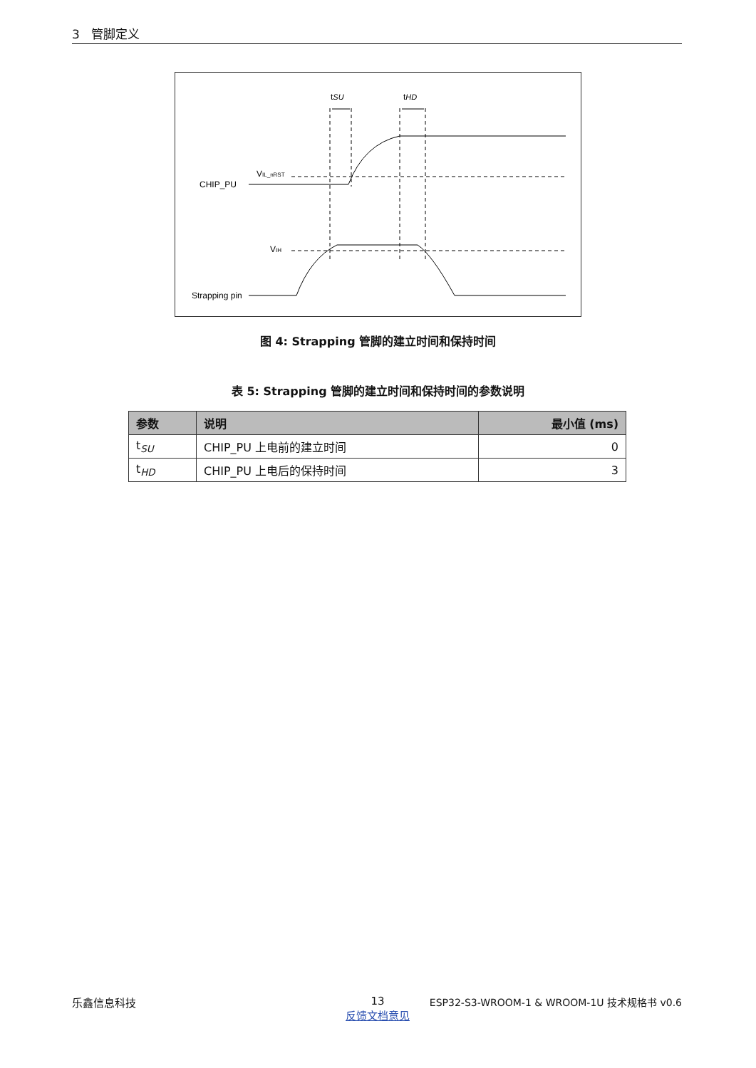3 管脚定义
tSU
tHD
CHIP_PU
VIL_nRST
VIH
Strapping pin
图 4: Strapping 管脚的建立时间和保持时间
表 5: Strapping 管脚的建立时间和保持时间的参数说明
| 参数 | 说明 | 最小值 (ms) |
| --- | --- | --- |
| t<sub>SU</sub> | CHIP_PU 上电前的建立时间 | 0 |
| t<sub>HD</sub> | CHIP_PU 上电后的保持时间 | 3 |
乐鑫信息科技
13
反馈文档意见
ESP32-S3-WROOM-1 & WROOM-1U 技术规格书 v0.6